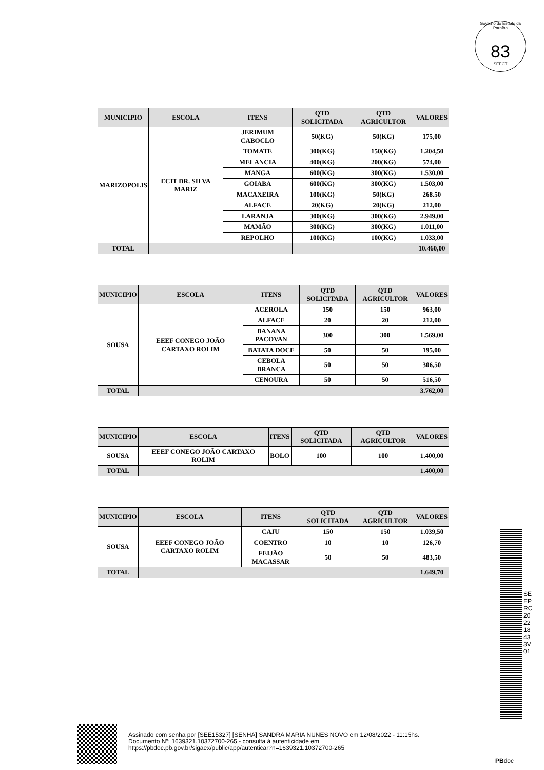Governo do Estado da Paraíba
83
SEECT
| MUNICIPIO | ESCOLA | ITENS | QTD SOLICITADA | QTD AGRICULTOR | VALORES |
| --- | --- | --- | --- | --- | --- |
| MARIZOPOLIS | ECIT DR. SILVA MARIZ | JERIMUM CABOCLO | 50(KG) | 50(KG) | 175,00 |
| | | TOMATE | 300(KG) | 150(KG) | 1.204,50 |
| | | MELANCIA | 400(KG) | 200(KG) | 574,00 |
| | | MANGA | 600(KG) | 300(KG) | 1.530,00 |
| | | GOIABA | 600(KG) | 300(KG) | 1.503,00 |
| | | MACAXEIRA | 100(KG) | 50(KG) | 268.50 |
| | | ALFACE | 20(KG) | 20(KG) | 212,00 |
| | | LARANJA | 300(KG) | 300(KG) | 2.949,00 |
| | | MAMÃO | 300(KG) | 300(KG) | 1.011,00 |
| | | REPOLHO | 100(KG) | 100(KG) | 1.033,00 |
| TOTAL | | | | | 10.460,00 |
| MUNICIPIO | ESCOLA | ITENS | QTD SOLICITADA | QTD AGRICULTOR | VALORES |
| --- | --- | --- | --- | --- | --- |
| SOUSA | EEEF CONEGO JOÃO CARTAXO ROLIM | ACEROLA | 150 | 150 | 963,00 |
| | | ALFACE | 20 | 20 | 212,00 |
| | | BANANA PACOVAN | 300 | 300 | 1.569,00 |
| | | BATATA DOCE | 50 | 50 | 195,00 |
| | | CEBOLA BRANCA | 50 | 50 | 306,50 |
| | | CENOURA | 50 | 50 | 516,50 |
| TOTAL | | | | | 3.762,00 |
| MUNICIPIO | ESCOLA | ITENS | QTD SOLICITADA | QTD AGRICULTOR | VALORES |
| --- | --- | --- | --- | --- | --- |
| SOUSA | EEEF CONEGO JOÃO CARTAXO ROLIM | BOLO | 100 | 100 | 1.400,00 |
| TOTAL | | | | | 1.400,00 |
| MUNICIPIO | ESCOLA | ITENS | QTD SOLICITADA | QTD AGRICULTOR | VALORES |
| --- | --- | --- | --- | --- | --- |
| SOUSA | EEEF CONEGO JOÃO CARTAXO ROLIM | CAJU | 150 | 150 | 1.039,50 |
| | | COENTRO | 10 | 10 | 126,70 |
| | | FEIJÃO MACASSAR | 50 | 50 | 483,50 |
| TOTAL | | | | | 1.649,70 |
SEEPRC202218433V01
Assinado com senha por [SEE15327] [SENHA] SANDRA MARIA NUNES NOVO em 12/08/2022 - 11:15hs.
Documento Nº: 1639321.10372700-265 - consulta à autenticidade em
https://pbdoc.pb.gov.br/sigaex/public/app/autenticar?n=1639321.10372700-265
PBdoc